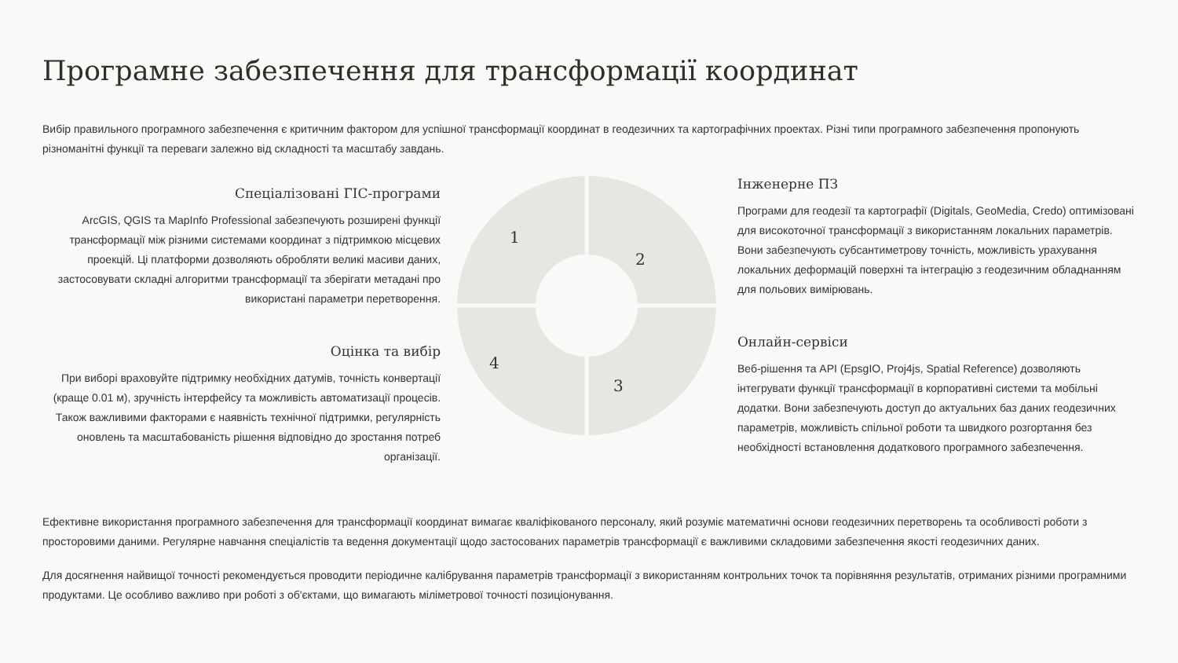Програмне забезпечення для трансформації координат
Вибір правильного програмного забезпечення є критичним фактором для успішної трансформації координат в геодезичних та картографічних проектах. Різні типи програмного забезпечення пропонують різноманітні функції та переваги залежно від складності та масштабу завдань.
Спеціалізовані ГІС-програми
ArcGIS, QGIS та MapInfo Professional забезпечують розширені функції трансформації між різними системами координат з підтримкою місцевих проекцій. Ці платформи дозволяють обробляти великі масиви даних, застосовувати складні алгоритми трансформації та зберігати метадані про використані параметри перетворення.
Оцінка та вибір
При виборі враховуйте підтримку необхідних датумів, точність конвертації (краще 0.01 м), зручність інтерфейсу та можливість автоматизації процесів. Також важливими факторами є наявність технічної підтримки, регулярність оновлень та масштабованість рішення відповідно до зростання потреб організації.
1
2
3
4
Інженерне ПЗ
Програми для геодезії та картографії (Digitals, GeoMedia, Credo) оптимізовані для високоточної трансформації з використанням локальних параметрів. Вони забезпечують субсантиметрову точність, можливість урахування локальних деформацій поверхні та інтеграцію з геодезичним обладнанням для польових вимірювань.
Онлайн-сервіси
Веб-рішення та API (EpsgIO, Proj4js, Spatial Reference) дозволяють інтегрувати функції трансформації в корпоративні системи та мобільні додатки. Вони забезпечують доступ до актуальних баз даних геодезичних параметрів, можливість спільної роботи та швидкого розгортання без необхідності встановлення додаткового програмного забезпечення.
Ефективне використання програмного забезпечення для трансформації координат вимагає кваліфікованого персоналу, який розуміє математичні основи геодезичних перетворень та особливості роботи з просторовими даними. Регулярне навчання спеціалістів та ведення документації щодо застосованих параметрів трансформації є важливими складовими забезпечення якості геодезичних даних.
Для досягнення найвищої точності рекомендується проводити періодичне калібрування параметрів трансформації з використанням контрольних точок та порівняння результатів, отриманих різними програмними продуктами. Це особливо важливо при роботі з об'єктами, що вимагають міліметрової точності позиціонування.